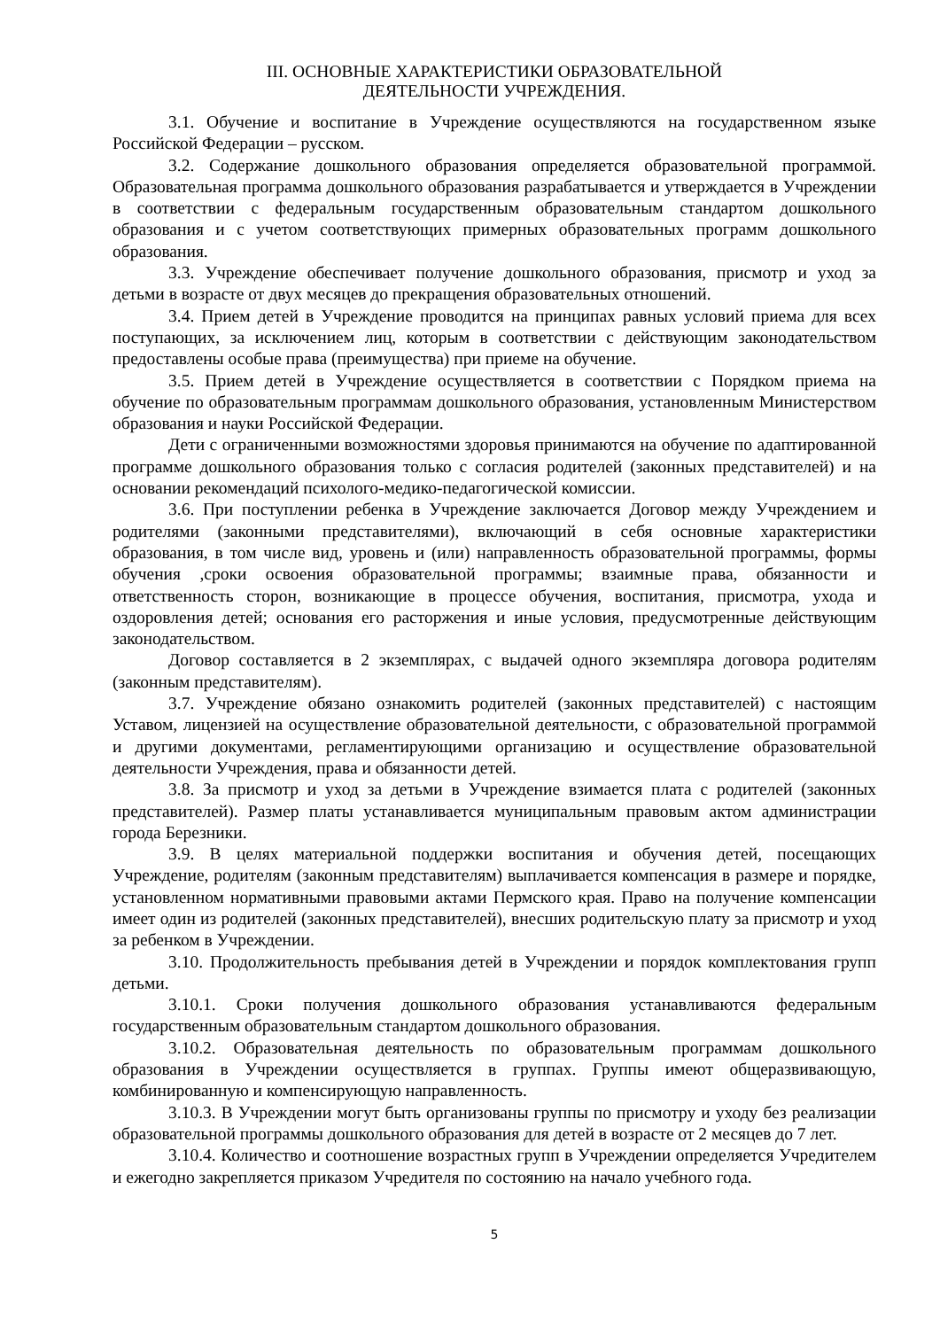III. ОСНОВНЫЕ ХАРАКТЕРИСТИКИ ОБРАЗОВАТЕЛЬНОЙ
ДЕЯТЕЛЬНОСТИ УЧРЕЖДЕНИЯ.
3.1. Обучение и воспитание в Учреждение осуществляются на государственном языке Российской Федерации – русском.
3.2. Содержание дошкольного образования определяется образовательной программой. Образовательная программа дошкольного образования разрабатывается и утверждается в Учреждении в соответствии с федеральным государственным образовательным стандартом дошкольного образования и с учетом соответствующих примерных образовательных программ дошкольного образования.
3.3. Учреждение обеспечивает получение дошкольного образования, присмотр и уход за детьми в возрасте от двух месяцев до прекращения образовательных отношений.
3.4. Прием детей в Учреждение проводится на принципах равных условий приема для всех поступающих, за исключением лиц, которым в соответствии с действующим законодательством предоставлены особые права (преимущества) при приеме на обучение.
3.5. Прием детей в Учреждение осуществляется в соответствии с Порядком приема на обучение по образовательным программам дошкольного образования, установленным Министерством образования и науки Российской Федерации.
Дети с ограниченными возможностями здоровья принимаются на обучение по адаптированной программе дошкольного образования только с согласия родителей (законных представителей) и на основании рекомендаций психолого-медико-педагогической комиссии.
3.6. При поступлении ребенка в Учреждение заключается Договор между Учреждением и родителями (законными представителями), включающий в себя основные характеристики образования, в том числе вид, уровень и (или) направленность образовательной программы, формы обучения ,сроки освоения образовательной программы; взаимные права, обязанности и ответственность сторон, возникающие в процессе обучения, воспитания, присмотра, ухода и оздоровления детей; основания его расторжения и иные условия, предусмотренные действующим законодательством.
Договор составляется в 2 экземплярах, с выдачей одного экземпляра договора родителям (законным представителям).
3.7. Учреждение обязано ознакомить родителей (законных представителей) с настоящим Уставом, лицензией на осуществление образовательной деятельности, с образовательной программой и другими документами, регламентирующими организацию и осуществление образовательной деятельности Учреждения, права и обязанности детей.
3.8. За присмотр и уход за детьми в Учреждение взимается плата с родителей (законных представителей). Размер платы устанавливается муниципальным правовым актом администрации города Березники.
3.9. В целях материальной поддержки воспитания и обучения детей, посещающих Учреждение, родителям (законным представителям) выплачивается компенсация в размере и порядке, установленном нормативными правовыми актами Пермского края. Право на получение компенсации имеет один из родителей (законных представителей), внесших родительскую плату за присмотр и уход за ребенком в Учреждении.
3.10. Продолжительность пребывания детей в Учреждении и порядок комплектования групп детьми.
3.10.1. Сроки получения дошкольного образования устанавливаются федеральным государственным образовательным стандартом дошкольного образования.
3.10.2. Образовательная деятельность по образовательным программам дошкольного образования в Учреждении осуществляется в группах. Группы имеют общеразвивающую, комбинированную и компенсирующую направленность.
3.10.3. В Учреждении могут быть организованы группы по присмотру и уходу без реализации образовательной программы дошкольного образования для детей в возрасте от 2 месяцев до 7 лет.
3.10.4. Количество и соотношение возрастных групп в Учреждении определяется Учредителем и ежегодно закрепляется приказом Учредителя по состоянию на начало учебного года.
5